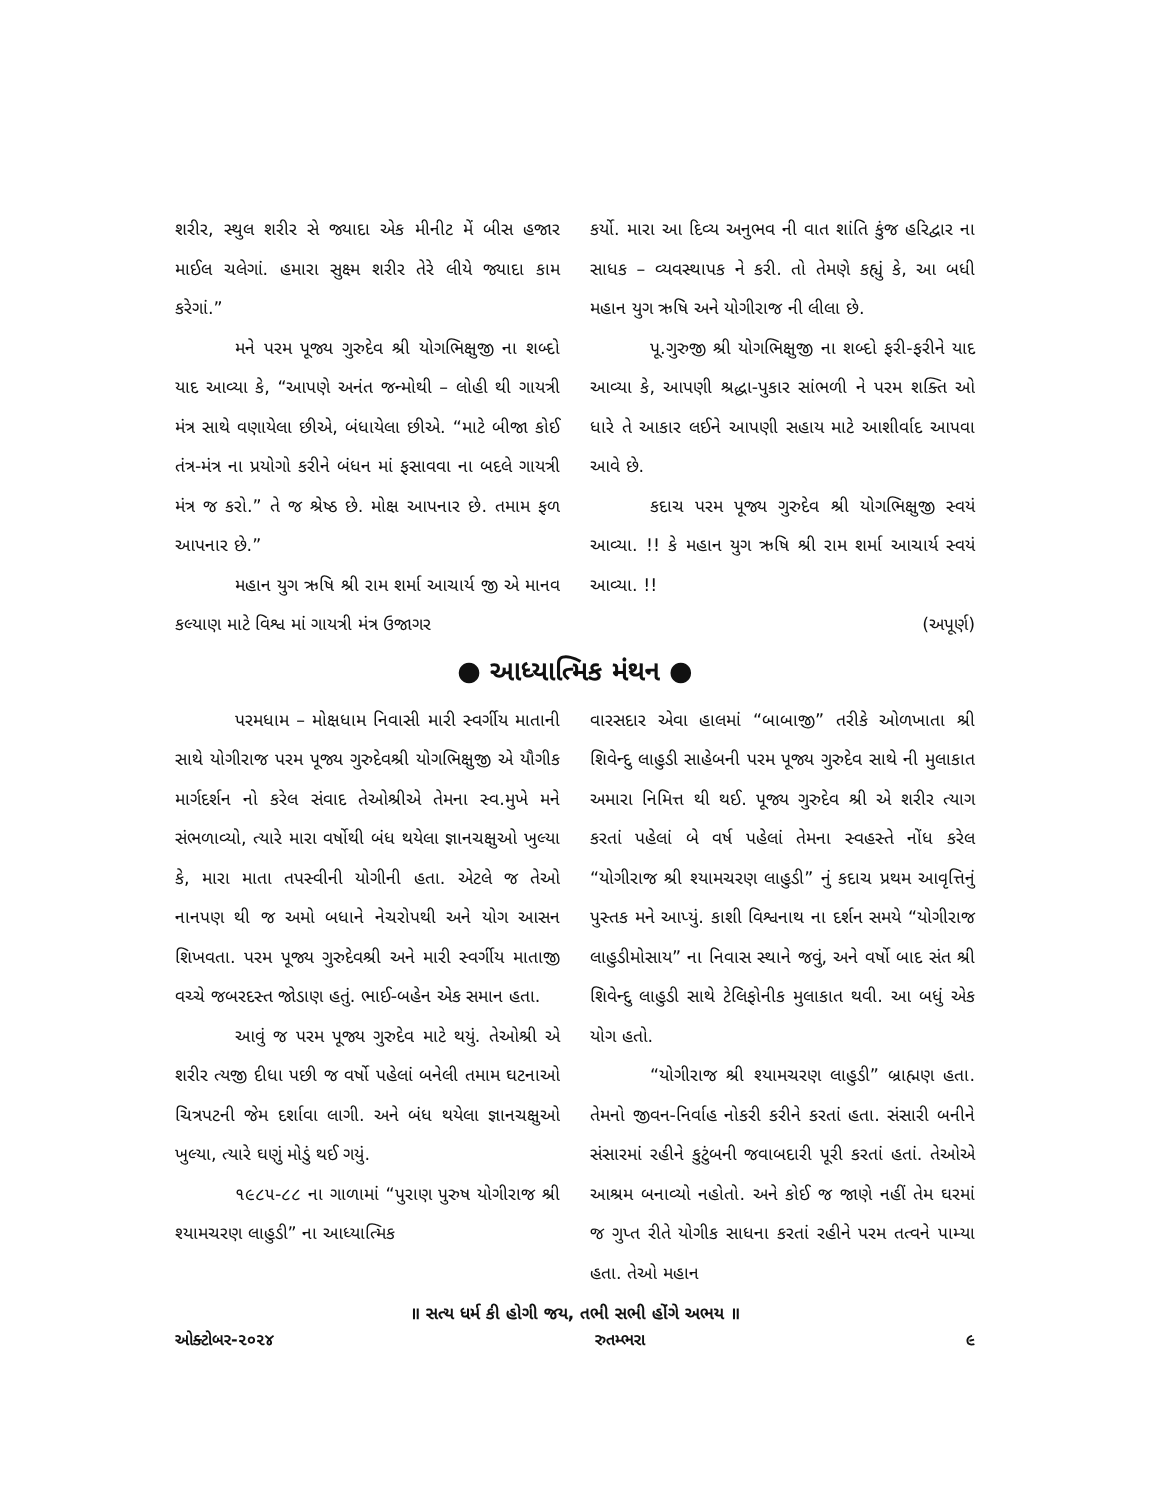શરીર, સ્થુલ શરીર સે જ્યાદા એક મીનીટ મેં બીસ હજાર માઈલ ચલેગાં. હમારા સુક્ષ્મ શરીર તેરે લીયે જ્યાદા કામ કરેગાં.”
મને પરમ પૂજ્ય ગુરુદેવ શ્રી યોગભિક્ષુજી ના શબ્દો યાદ આવ્યા કે, “આપણે અનંત જન્મોથી – લોહી થી ગાયત્રી મંત્ર સાથે વણાયેલા છીએ, બંધાયેલા છીએ. “માટે બીજા કોઈ તંત્ર-મંત્ર ના પ્રયોગો કરીને બંધન માં ફસાવવા ના બદલે ગાયત્રી મંત્ર જ કરો.” તે જ શ્રેષ્ઠ છે. મોક્ષ આપનાર છે. તમામ ફળ આપનાર છે.”
મહાન યુગ ઋષિ શ્રી રામ શર્મા આચાર્ય જી એ માનવ કલ્યાણ માટે વિશ્વ માં ગાયત્રી મંત્ર ઉજાગર
કર્યો. મારા આ દિવ્ય અનુભવ ની વાત શાંતિ કુંજ હરિદ્વાર ના સાધક – વ્યવસ્થાપક ને કરી. તો તેમણે કહ્યું કે, આ બધી મહાન યુગ ઋષિ અને યોગીરાજ ની લીલા છે.
પૂ.ગુરુજી શ્રી યોગભિક્ષુજી ના શબ્દો ફરી-ફરીને યાદ આવ્યા કે, આપણી શ્રદ્ધા-પુકાર સાંભળી ને પરમ શક્તિ ઓ ધારે તે આકાર લઈને આપણી સહાય માટે આશીર્વાદ આપવા આવે છે.
કદાચ પરમ પૂજ્ય ગુરુદેવ શ્રી યોગભિક્ષુજી સ્વયં આવ્યા. !! કે મહાન યુગ ઋષિ શ્રી રામ શર્મા આચાર્ય સ્વયં આવ્યા. !!
(અપૂર્ણ)
● આધ્યાત્મિક મંથન ●
પરમધામ – મોક્ષધામ નિવાસી મારી સ્વર્ગીય માતાની સાથે યોગીરાજ પરમ પૂજ્ય ગુરુદેવશ્રી યોગભિક્ષુજી એ યૌગીક માર્ગદર્શન નો કરેલ સંવાદ તેઓશ્રીએ તેમના સ્વ.મુખે મને સંભળાવ્યો, ત્યારે મારા વર્ષોથી બંધ થયેલા જ્ઞાનચક્ષુઓ ખુલ્યા કે, મારા માતા તપસ્વીની યોગીની હતા. એટલે જ તેઓ નાનપણ થી જ અમો બધાને નેચરોપથી અને યોગ આસન શિખવતા. પરમ પૂજ્ય ગુરુદેવશ્રી અને મારી સ્વર્ગીય માતાજી વચ્ચે જબરદસ્ત જોડાણ હતું. ભાઈ-બહેન એક સમાન હતા.
આવું જ પરમ પૂજ્ય ગુરુદેવ માટે થયું. તેઓશ્રી એ શરીર ત્યજી દીધા પછી જ વર્ષો પહેલાં બનેલી તમામ ઘટનાઓ ચિત્રપટની જેમ દર્શાવા લાગી. અને બંધ થયેલા જ્ઞાનચક્ષુઓ ખુલ્યા, ત્યારે ઘણું મોડું થઈ ગયું.
૧૯૮૫-૮૮ ના ગાળામાં “પુરાણ પુરુષ યોગીરાજ શ્રી શ્યામચરણ લાહુડી” ના આધ્યાત્મિક
વારસદાર એવા હાલમાં “બાબાજી” તરીકે ઓળખાતા શ્રી શિવેન્દુ લાહુડી સાહેબની પરમ પૂજ્ય ગુરુદેવ સાથે ની મુલાકાત અમારા નિમિત્ત થી થઈ. પૂજ્ય ગુરુદેવ શ્રી એ શરીર ત્યાગ કરતાં પહેલાં બે વર્ષ પહેલાં તેમના સ્વહસ્તે નોંધ કરેલ “યોગીરાજ શ્રી શ્યામચરણ લાહુડી” નું કદાચ પ્રથમ આવૃત્તિનું પુસ્તક મને આપ્યું. કાશી વિશ્વનાથ ના દર્શન સમયે “યોગીરાજ લાહુડીમોસાય” ના નિવાસ સ્થાને જવું, અને વર્ષો બાદ સંત શ્રી શિવેન્દુ લાહુડી સાથે ટેલિફોનીક મુલાકાત થવી. આ બધું એક યોગ હતો.
“યોગીરાજ શ્રી શ્યામચરણ લાહુડી” બ્રાહ્મણ હતા. તેમનો જીવન-નિર્વાહ નોકરી કરીને કરતાં હતા. સંસારી બનીને સંસારમાં રહીને કુટુંબની જવાબદારી પૂરી કરતાં હતાં. તેઓએ આશ્રમ બનાવ્યો નહોતો. અને કોઈ જ જાણે નહીં તેમ ઘરમાં જ ગુપ્ત રીતે યોગીક સાધના કરતાં રહીને પરમ તત્વને પામ્યા હતા. તેઓ મહાન
॥ સત્ય ધર્મ કી હોગી જય, તભી સભી હોંગે અભય ॥
ઓક્ટોબર-૨૦૨૪ રુતમ્ભરા ૯